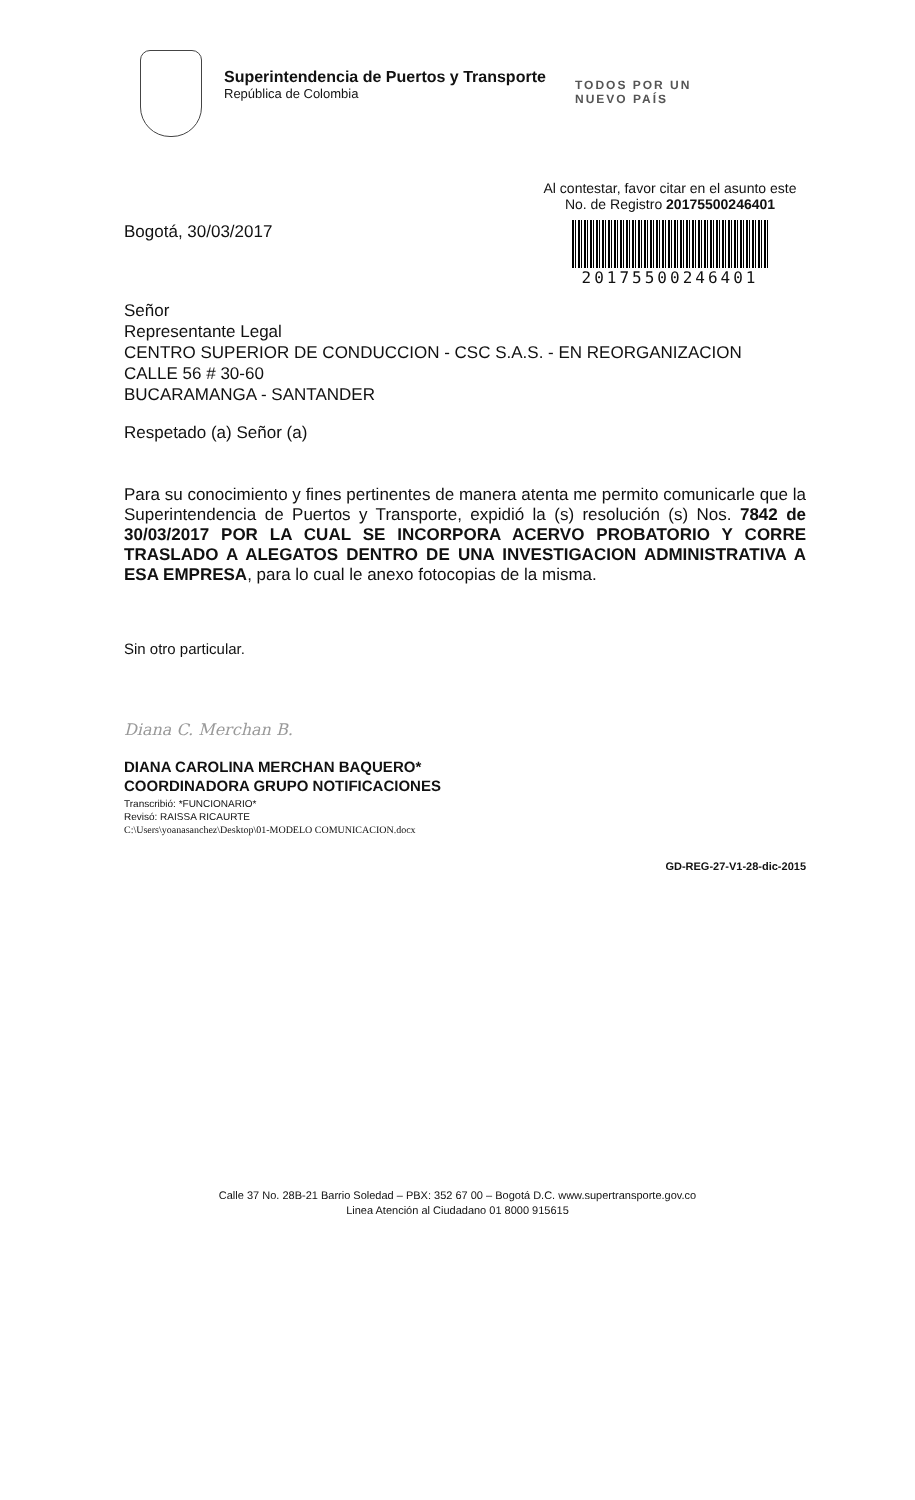Superintendencia de Puertos y Transporte
República de Colombia
TODOS POR UN
NUEVO PAÍS
Al contestar, favor citar en el asunto este
No. de Registro 20175500246401
20175500246401
Bogotá, 30/03/2017
Señor
Representante Legal
CENTRO SUPERIOR DE CONDUCCION - CSC S.A.S. - EN REORGANIZACION
CALLE 56 # 30-60
BUCARAMANGA - SANTANDER
Respetado (a) Señor (a)
Para su conocimiento y fines pertinentes de manera atenta me permito comunicarle que la Superintendencia de Puertos y Transporte, expidió la (s) resolución (s) Nos. 7842 de 30/03/2017 POR LA CUAL SE INCORPORA ACERVO PROBATORIO Y CORRE TRASLADO A ALEGATOS DENTRO DE UNA INVESTIGACION ADMINISTRATIVA A ESA EMPRESA, para lo cual le anexo fotocopias de la misma.
Sin otro particular.
Diana C. Merchan B.
DIANA CAROLINA MERCHAN BAQUERO*
COORDINADORA GRUPO NOTIFICACIONES
Transcribió: *FUNCIONARIO*
Revisó: RAISSA RICAURTE
C:\Users\yoanasanchez\Desktop\01-MODELO COMUNICACION.docx
GD-REG-27-V1-28-dic-2015
Calle 37 No. 28B-21 Barrio Soledad – PBX: 352 67 00 – Bogotá D.C. www.supertransporte.gov.co
Linea Atención al Ciudadano 01 8000 915615